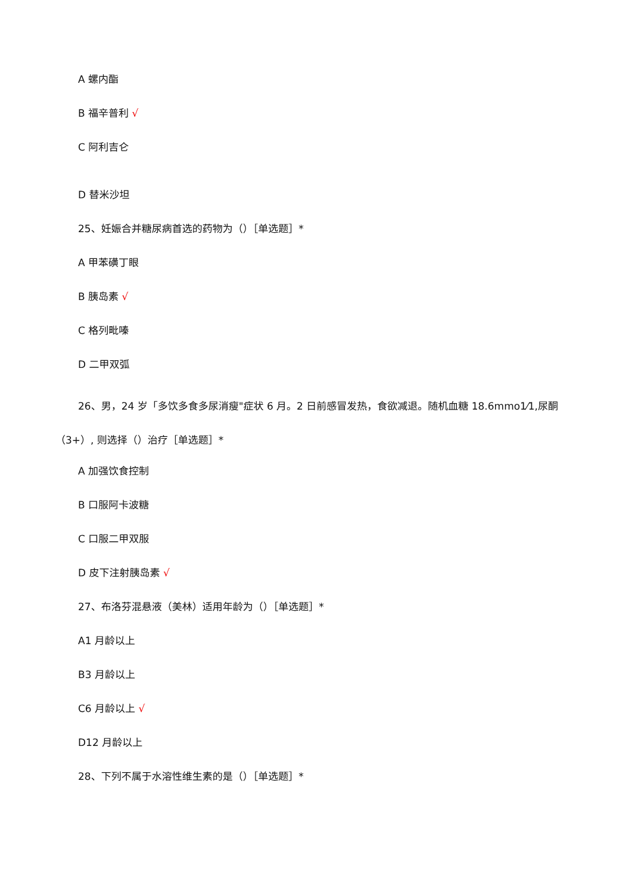A 螺内酯
B 福辛普利 √
C 阿利吉仑
D 替米沙坦
25、妊娠合并糖尿病首选的药物为（）［单选题］*
A 甲苯磺丁眼
B 胰岛素 √
C 格列毗嗪
D 二甲双弧
26、男，24 岁「多饮多食多尿消瘦"症状 6 月。2 日前感冒发热，食欲减退。随机血糖 18.6mmo1⁄1,尿酮（3+）, 则选择（）治疗［单选题］*
A 加强饮食控制
B 口服阿卡波糖
C 口服二甲双服
D 皮下注射胰岛素 √
27、布洛芬混悬液（美林）适用年龄为（）［单选题］*
A1 月龄以上
B3 月龄以上
C6 月龄以上 √
D12 月龄以上
28、下列不属于水溶性维生素的是（）［单选题］*